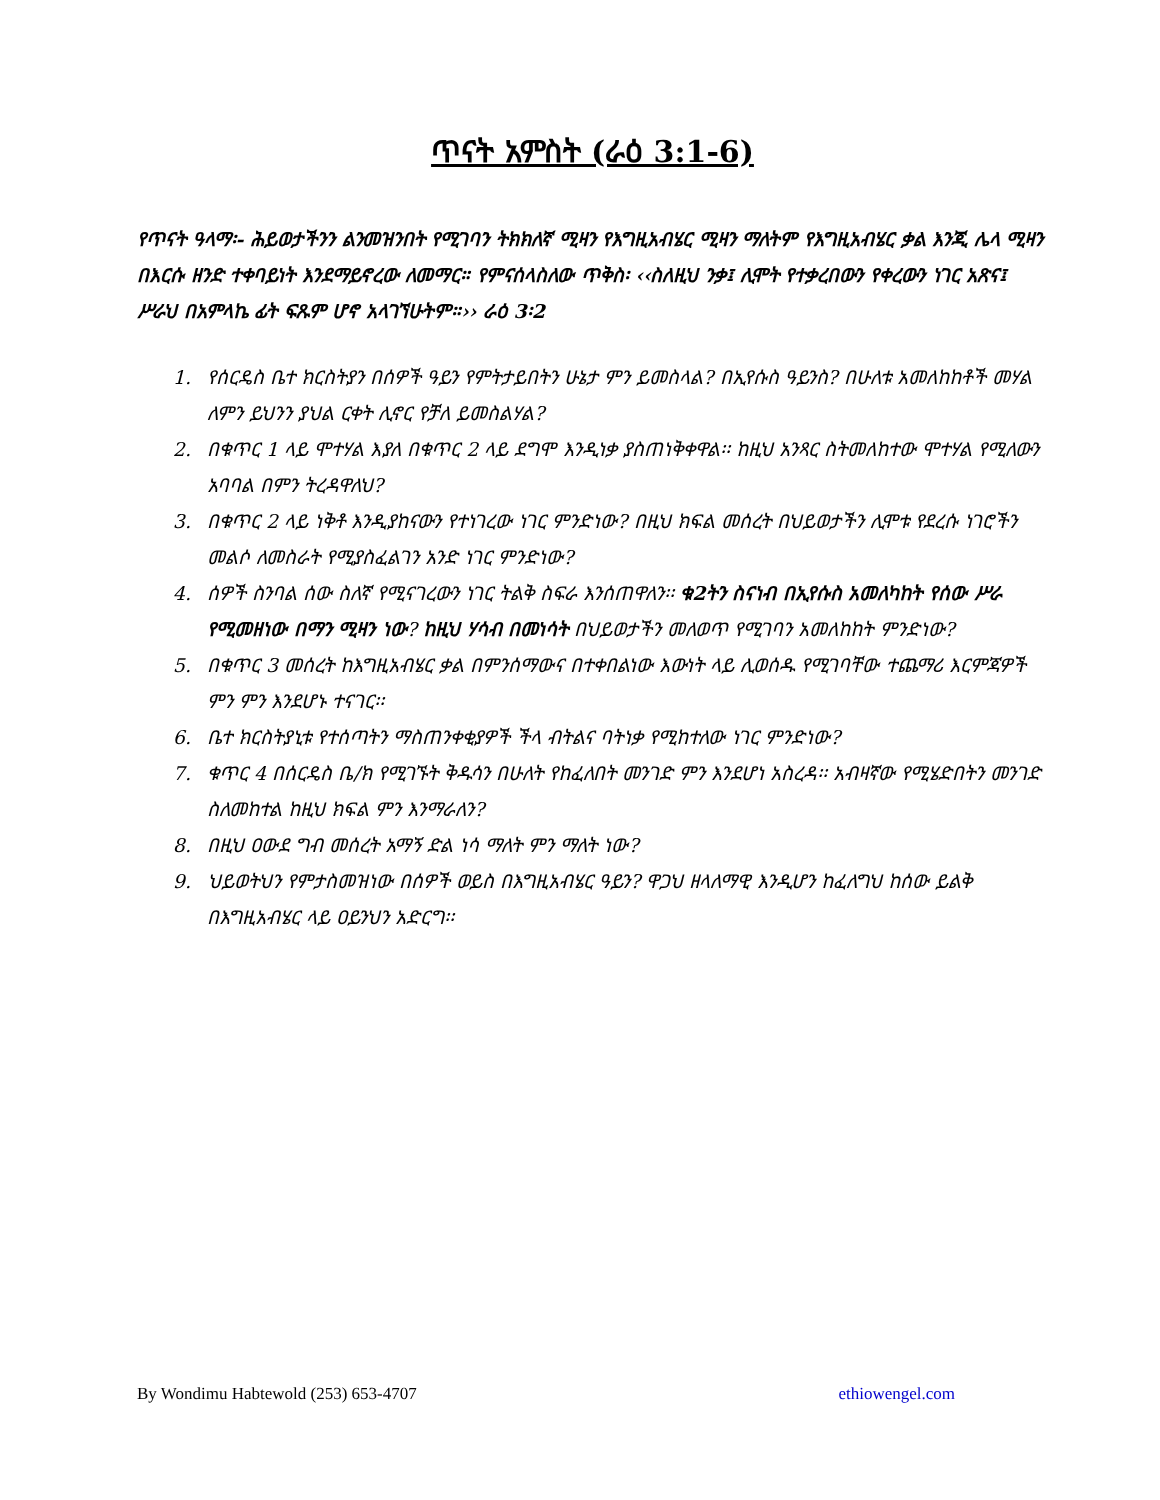ጥናት አምስት (ራዕ 3:1-6)
የጥናት ዓላማ፡- ሕይወታችንን ልንመዝንበት የሚገባን ትክክለኛ ሚዛን የእግዚአብሄር ሚዛን ማለትም የእግዚአብሄር ቃል እንጂ ሌላ ሚዛን በእርሱ ዘንድ ተቀባይነት እንደማይኖረው ለመማር። የምናሰላስለው ጥቅስ፡ ‹‹ስለዚህ ንቃ፤ ሊሞት የተቃረበውን የቀረውን ነገር አጽና፤ ሥራህ በአምላኬ ፊት ፍጹም ሆኖ አላገኘሁትም።›› ራዕ 3፡2
1. የሰርዴስ ቤተ ክርስትያን በሰዎች ዓይን የምትታይበትን ሁኔታ ምን ይመስላል? በኢየሱስ ዓይንስ? በሁለቱ አመለከከቶች መሃል ለምን ይህንን ያህል ርቀት ሊኖር የቻለ ይመስልሃል?
2. በቁጥር 1 ላይ ሞተሃል እያለ በቁጥር 2 ላይ ደግሞ እንዲነቃ ያስጠነቅቀዋል፡፡ ከዚህ አንጻር ስትመለከተው ሞተሃል የሚለውን አባባል በምን ትረዳዋለህ?
3. በቁጥር 2 ላይ ነቅቶ እንዲያከናውን የተነገረው ነገር ምንድነው? በዚህ ክፍል መሰረት በህይወታችን ሊሞቱ የደረሱ ነገሮችን መልሶ ለመስራት የሚያስፈልገን አንድ ነገር ምንድነው?
4. ሰዎች ስንባል ሰው ስለኛ የሚናገረውን ነገር ትልቅ ስፍራ እንሰጠዋለን፡፡ ቁ2ትን ስናነብ በኢየሱስ አመለካከት የሰው ሥራ የሚመዘነው በማን ሚዛን ነው? ከዚህ ሃሳብ በመነሳት በህይወታችን መለወጥ የሚገባን አመለከከት ምንድነው?
5. በቁጥር 3 መሰረት ከእግዚአብሄር ቃል በምንሰማውና በተቀበልነው እውነት ላይ ሊወሰዱ የሚገባቸው ተጨማሪ እርምጃዎች ምን ምን እንደሆኑ ተናገር፡፡
6. ቤተ ክርስትያኒቱ የተሰጣትን ማስጠንቀቂያዎች ችላ ብትልና ባትነቃ የሚከተለው ነገር ምንድነው?
7. ቁጥር 4 በሰርዴስ ቤ/ክ የሚገኙት ቅዱሳን በሁለት የከፈለበት መንገድ ምን እንደሆነ አስረዳ፡፡ አብዛኛው የሚሄድበትን መንገድ ስለመከተል ከዚህ ክፍል ምን እንማራለን?
8. በዚህ ዐውደ ግብ መሰረት አማኝ ድል ነሳ ማለት ምን ማለት ነው?
9. ህይወትህን የምታስመዝነው በሰዎች ወይስ በእግዚአብሄር ዓይን? ዋጋህ ዘላለማዊ እንዲሆን ከፈለግህ ከሰው ይልቅ በእግዚአብሄር ላይ ዐይንህን አድርግ፡፡
By Wondimu Habtewold (253) 653-4707 ethiowengel.com